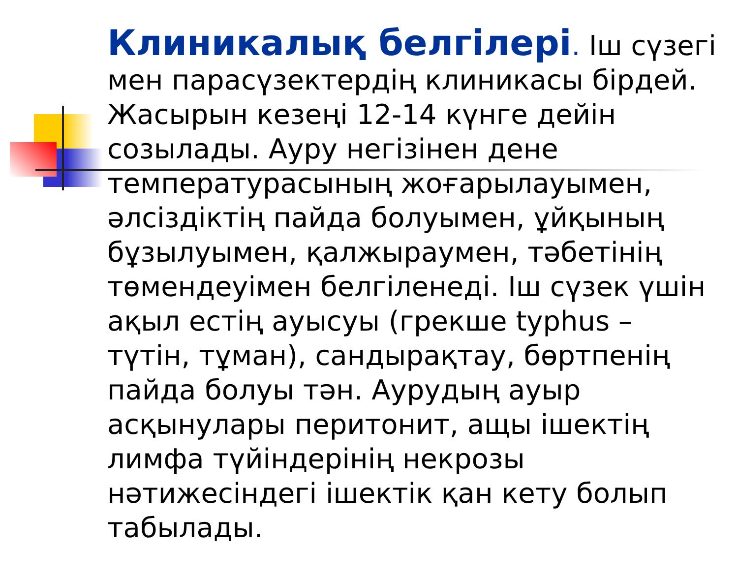Клиникалық белгілері. Іш сүзегі мен парасүзектердің клиникасы бірдей. Жасырын кезеңі 12-14 күнге дейін созылады. Ауру негізінен дене температурасының жоғарылауымен, әлсіздіктің пайда болуымен, ұйқының бұзылуымен, қалжыраумен, тәбетінің төмендеуімен белгіленеді. Іш сүзек үшін ақыл естің ауысуы (грекше typhus – түтін, тұман), сандырақтау, бөртпенің пайда болуы тән. Аурудың ауыр асқынулары перитонит, ащы ішектің лимфа түйіндерінің некрозы нәтижесіндегі ішектік қан кету болып табылады.